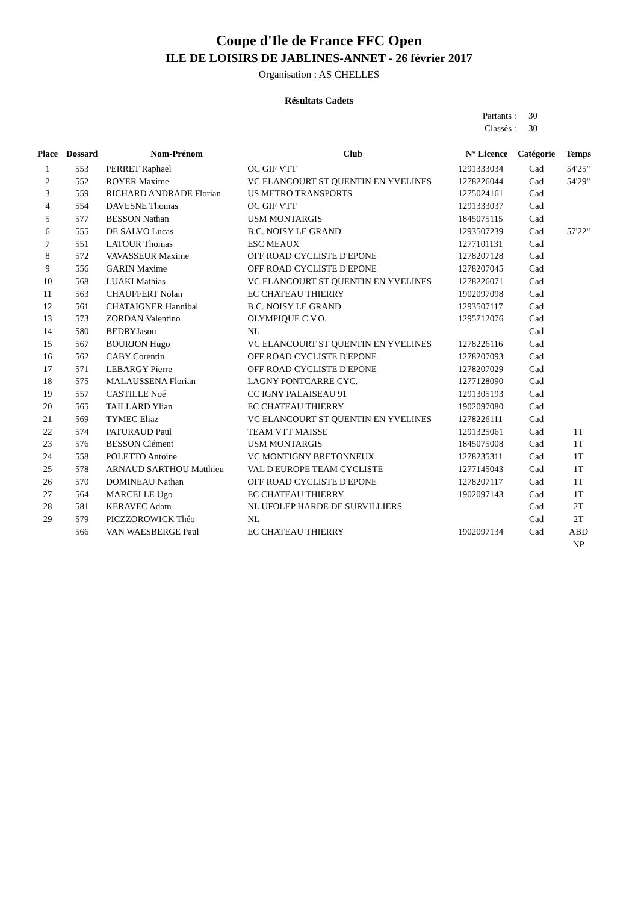Coupe d'Ile de France FFC Open
ILE DE LOISIRS DE JABLINES-ANNET - 26 février 2017
Organisation : AS CHELLES
Résultats Cadets
Partants : 30
Classés : 30
| Place | Dossard | Nom-Prénom | Club | N° Licence | Catégorie | Temps |
| --- | --- | --- | --- | --- | --- | --- |
| 1 | 553 | PERRET Raphael | OC GIF VTT | 1291333034 | Cad | 54'25" |
| 2 | 552 | ROYER Maxime | VC ELANCOURT ST QUENTIN EN YVELINES | 1278226044 | Cad | 54'29" |
| 3 | 559 | RICHARD ANDRADE Florian | US METRO TRANSPORTS | 1275024161 | Cad | |
| 4 | 554 | DAVESNE Thomas | OC GIF VTT | 1291333037 | Cad | |
| 5 | 577 | BESSON Nathan | USM MONTARGIS | 1845075115 | Cad | |
| 6 | 555 | DE SALVO Lucas | B.C. NOISY LE GRAND | 1293507239 | Cad | 57'22" |
| 7 | 551 | LATOUR Thomas | ESC MEAUX | 1277101131 | Cad | |
| 8 | 572 | VAVASSEUR Maxime | OFF ROAD CYCLISTE D'EPONE | 1278207128 | Cad | |
| 9 | 556 | GARIN Maxime | OFF ROAD CYCLISTE D'EPONE | 1278207045 | Cad | |
| 10 | 568 | LUAKI Mathias | VC ELANCOURT ST QUENTIN EN YVELINES | 1278226071 | Cad | |
| 11 | 563 | CHAUFFERT Nolan | EC CHATEAU THIERRY | 1902097098 | Cad | |
| 12 | 561 | CHATAIGNER Hannibal | B.C. NOISY LE GRAND | 1293507117 | Cad | |
| 13 | 573 | ZORDAN Valentino | OLYMPIQUE C.V.O. | 1295712076 | Cad | |
| 14 | 580 | BEDRYJason | NL | | Cad | |
| 15 | 567 | BOURJON Hugo | VC ELANCOURT ST QUENTIN EN YVELINES | 1278226116 | Cad | |
| 16 | 562 | CABY Corentin | OFF ROAD CYCLISTE D'EPONE | 1278207093 | Cad | |
| 17 | 571 | LEBARGY Pierre | OFF ROAD CYCLISTE D'EPONE | 1278207029 | Cad | |
| 18 | 575 | MALAUSSENA Florian | LAGNY PONTCARRE CYC. | 1277128090 | Cad | |
| 19 | 557 | CASTILLE Noé | CC IGNY PALAISEAU 91 | 1291305193 | Cad | |
| 20 | 565 | TAILLARD Ylian | EC CHATEAU THIERRY | 1902097080 | Cad | |
| 21 | 569 | TYMEC Eliaz | VC ELANCOURT ST QUENTIN EN YVELINES | 1278226111 | Cad | |
| 22 | 574 | PATURAUD Paul | TEAM VTT MAISSE | 1291325061 | Cad | 1T |
| 23 | 576 | BESSON Clément | USM MONTARGIS | 1845075008 | Cad | 1T |
| 24 | 558 | POLETTO Antoine | VC MONTIGNY BRETONNEUX | 1278235311 | Cad | 1T |
| 25 | 578 | ARNAUD SARTHOU Matthieu | VAL D'EUROPE TEAM CYCLISTE | 1277145043 | Cad | 1T |
| 26 | 570 | DOMINEAU Nathan | OFF ROAD CYCLISTE D'EPONE | 1278207117 | Cad | 1T |
| 27 | 564 | MARCELLE Ugo | EC CHATEAU THIERRY | 1902097143 | Cad | 1T |
| 28 | 581 | KERAVEC Adam | NL UFOLEP HARDE DE SURVILLIERS | | Cad | 2T |
| 29 | 579 | PICZZOROWICK Théo | NL | | Cad | 2T |
| | 566 | VAN WAESBERGE Paul | EC CHATEAU THIERRY | 1902097134 | Cad | ABD |
| | | | | | | NP |